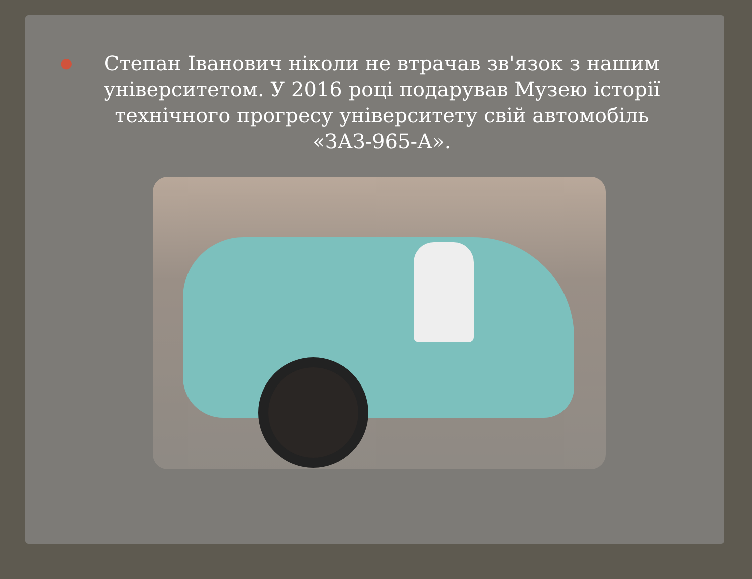●
Степан Іванович ніколи не втрачав зв'язок з нашим університетом. У 2016 році подарував Музею історії технічного прогресу університету свій автомобіль «ЗАЗ-965-А».